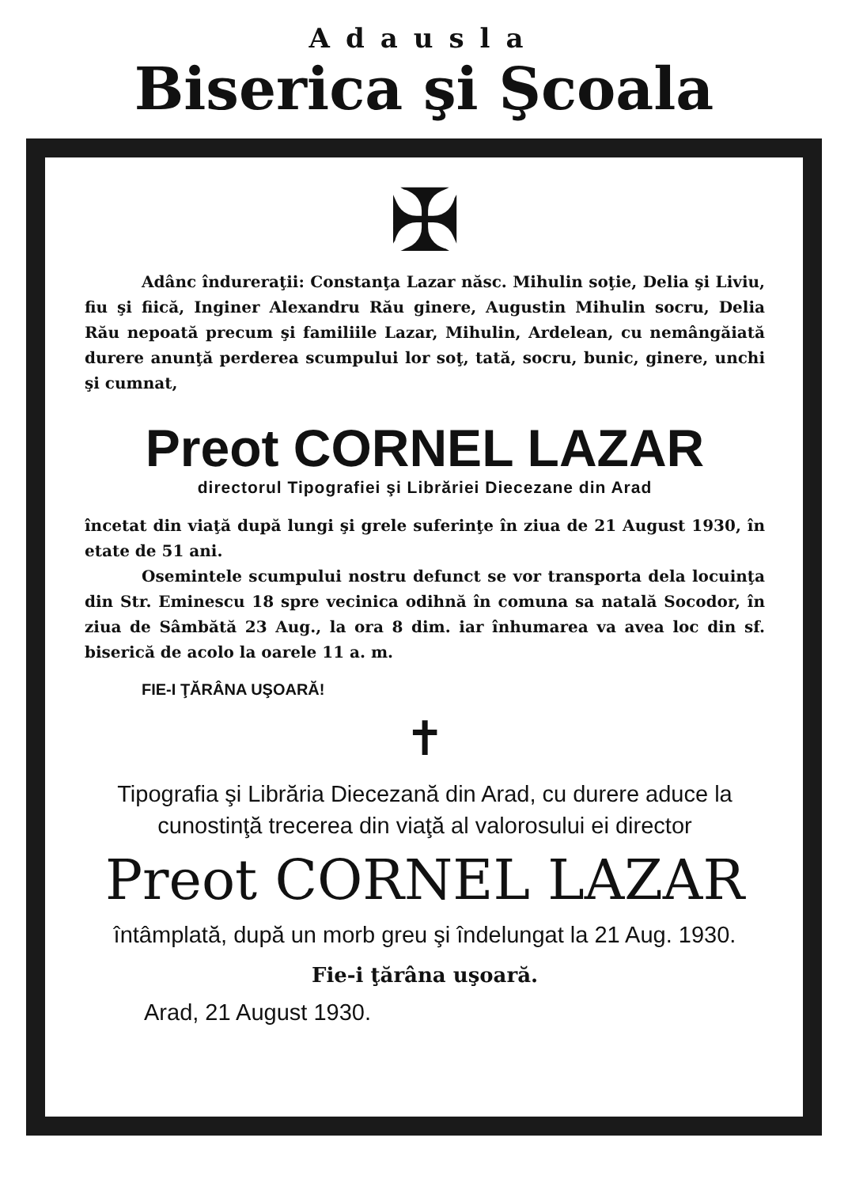Adausla
Biserica şi Şcoala
✠
Adânc îndureraţii: Constanţa Lazar născ. Mihulin soţie, Delia şi Liviu, fiu şi fiică, Inginer Alexandru Rău ginere, Augustin Mihulin socru, Delia Rău nepoată precum şi familiile Lazar, Mihulin, Ardelean, cu nemângăiată durere anunţă perderea scumpului lor soţ, tată, socru, bunic, ginere, unchi şi cumnat,
Preot CORNEL LAZAR
directorul Tipografiei şi Librăriei Diecezane din Arad
încetat din viaţă după lungi şi grele suferinţe în ziua de 21 August 1930, în etate de 51 ani.
Osemintele scumpului nostru defunct se vor transporta dela locuinţa din Str. Eminescu 18 spre vecinica odihnă în comuna sa natală Socodor, în ziua de Sâmbătă 23 Aug., la ora 8 dim. iar înhumarea va avea loc din sf. biserică de acolo la oarele 11 a. m.
FIE-I ŢĂRÂNA UŞOARĂ!
✝
Tipografia şi Librăria Diecezană din Arad, cu durere aduce la cunostinţă trecerea din viaţă al valorosului ei director
Preot CORNEL LAZAR
întâmplată, după un morb greu şi îndelungat la 21 Aug. 1930.
Fie-i ţărâna uşoară.
Arad, 21 August 1930.